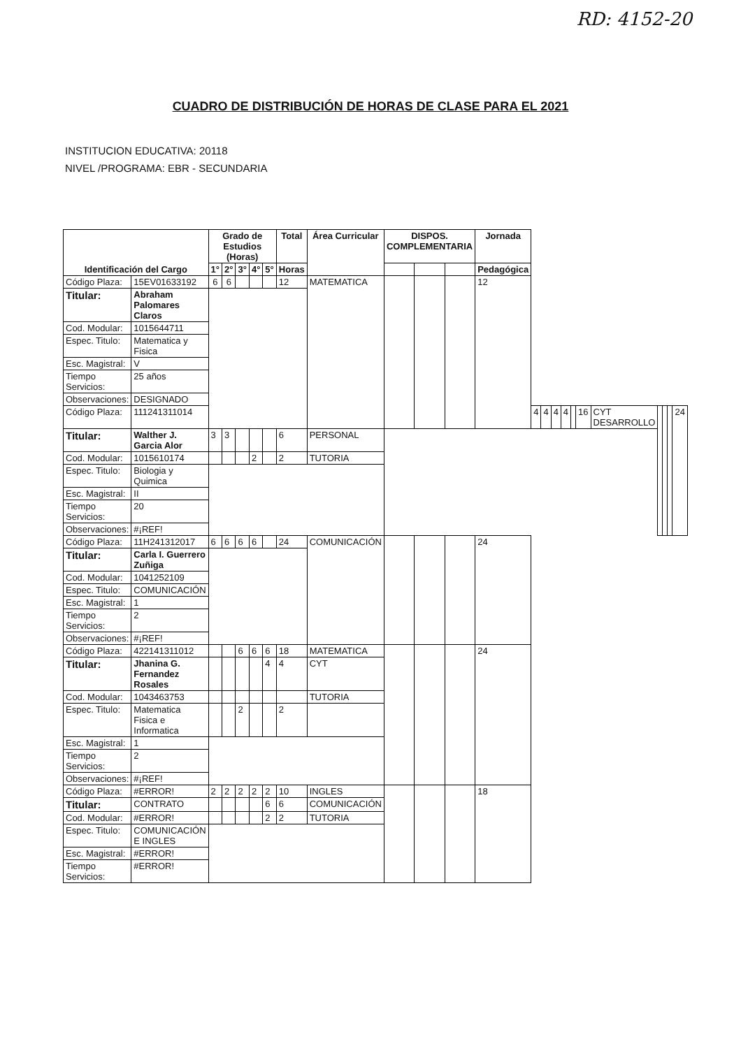RD: 4152-20
CUADRO DE DISTRIBUCIÓN DE HORAS DE CLASE PARA EL 2021
INSTITUCION EDUCATIVA: 20118
NIVEL /PROGRAMA: EBR - SECUNDARIA
| Identificación del Cargo | | Grado de Estudios (Horas) | | | | | Total | Área Curricular | DISPOS. COMPLEMENTARIA | | | Jornada | | | | | | | | | | | |
| --- | --- | --- | --- | --- | --- | --- | --- | --- | --- | --- | --- | --- | --- | --- | --- | --- | --- | --- | --- | --- | --- | --- | --- |
| | | 1° | 2° | 3° | 4° | 5° | Horas | | | | | Pedagógica | | | | | | | | | | | |
| Código Plaza: | 15EV01633192 | 6 | 6 | | | | 12 | MATEMATICA | | | | 12 | | | | | | | | | | | |
| Titular: | Abraham Palomares Claros | | | | | | | | | | | | | | | | | | | | | | |
| Cod. Modular: | 1015644711 | | | | | | | | | | | | | | | | | | | | | | |
| Espec. Titulo: | Matematica y Fisica | | | | | | | | | | | | | | | | | | | | | | |
| Esc. Magistral: | V | | | | | | | | | | | | | | | | | | | | | | |
| Tiempo Servicios: | 25 años | | | | | | | | | | | | | | | | | | | | | | |
| Observaciones: | DESIGNADO | | | | | | | | | | | | | | | | | | | | | | |
| Código Plaza: | 111241311014 | | | | | | | | | | | | 4 | 4 | 4 | 4 | | 16 | CYT DESARROLLO | | | | 24 |
| Titular: | Walther J. Garcia Alor | 3 | 3 | | | | 6 | PERSONAL | | | | | | | | | | | | | | | |
| Cod. Modular: | 1015610174 | | | | 2 | | 2 | TUTORIA | | | | | | | | | | | | | | | |
| Espec. Titulo: | Biologia y Quimica | | | | | | | | | | | | | | | | | | | | | | |
| Esc. Magistral: | II | | | | | | | | | | | | | | | | | | | | | | |
| Tiempo Servicios: | 20 | | | | | | | | | | | | | | | | | | | | | | |
| Observaciones: | #¡REF! | | | | | | | | | | | | | | | | | | | | | | |
| Código Plaza: | 11H241312017 | 6 | 6 | 6 | 6 | | 24 | COMUNICACIÓN | | | | 24 | | | | | | | | | | | |
| Titular: | Carla I. Guerrero Zuñiga | | | | | | | | | | | | | | | | | | | | | | |
| Cod. Modular: | 1041252109 | | | | | | | | | | | | | | | | | | | | | | |
| Espec. Titulo: | COMUNICACIÓN | | | | | | | | | | | | | | | | | | | | | | |
| Esc. Magistral: | 1 | | | | | | | | | | | | | | | | | | | | | | |
| Tiempo Servicios: | 2 | | | | | | | | | | | | | | | | | | | | | | |
| Observaciones: | #¡REF! | | | | | | | | | | | | | | | | | | | | | | |
| Código Plaza: | 422141311012 | | | 6 | 6 | 6 | 18 | MATEMATICA | | | | 24 | | | | | | | | | | | |
| Titular: | Jhanina G. Fernandez Rosales | | | | | 4 | 4 | CYT | | | | | | | | | | | | | | | |
| Cod. Modular: | 1043463753 | | | | | | | TUTORIA | | | | | | | | | | | | | | | |
| Espec. Titulo: | Matematica Fisica e Informatica | | | 2 | | | 2 | | | | | | | | | | | | | | | | |
| Esc. Magistral: | 1 | | | | | | | | | | | | | | | | | | | | | | |
| Tiempo Servicios: | 2 | | | | | | | | | | | | | | | | | | | | | | |
| Observaciones: | #¡REF! | | | | | | | | | | | | | | | | | | | | | | |
| Código Plaza: | #ERROR! | 2 | 2 | 2 | 2 | 2 | 10 | INGLES | | | | 18 | | | | | | | | | | | |
| Titular: | CONTRATO | | | | | 6 | 6 | COMUNICACIÓN | | | | | | | | | | | | | | | |
| Cod. Modular: | #ERROR! | | | | | 2 | 2 | TUTORIA | | | | | | | | | | | | | | | |
| Espec. Titulo: | COMUNICACIÓN E INGLES | | | | | | | | | | | | | | | | | | | | | | |
| Esc. Magistral: | #ERROR! | | | | | | | | | | | | | | | | | | | | | | |
| Tiempo Servicios: | #ERROR! | | | | | | | | | | | | | | | | | | | | | | |